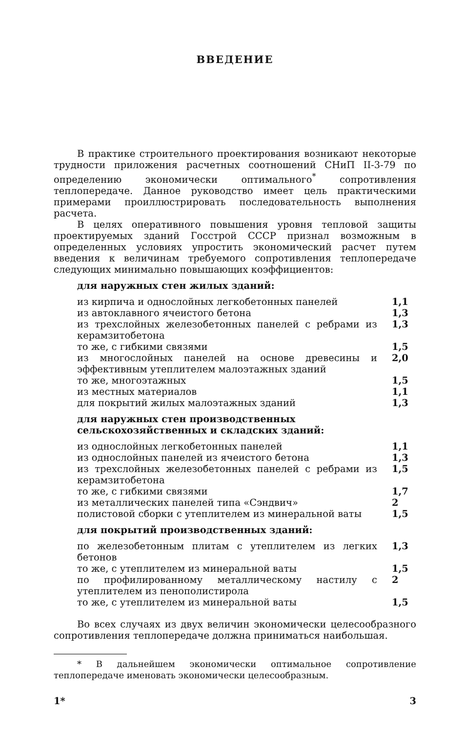ВВЕДЕНИЕ
В практике строительного проектирования возникают некоторые трудности приложения расчетных соотношений СНиП II-3-79 по определению экономически оптимального<sup>*</sup> сопротивления теплопередаче. Данное руководство имеет цель практическими примерами проиллюстрировать последовательность выполнения расчета.
В целях оперативного повышения уровня тепловой защиты проектируемых зданий Госстрой СССР признал возможным в определенных условиях упростить экономический расчет путем введения к величинам требуемого сопротивления теплопередаче следующих минимально повышающих коэффициентов:
для наружных стен жилых зданий:
| из кирпича и однослойных легкобетонных панелей | 1,1 |
| из автоклавного ячеистого бетона | 1,3 |
| из трехслойных железобетонных панелей с ребрами из керамзитобетона | 1,3 |
| то же, с гибкими связями | 1,5 |
| из многослойных панелей на основе древесины и эффективным утеплителем малоэтажных зданий | 2,0 |
| то же, многоэтажных | 1,5 |
| из местных материалов | 1,1 |
| для покрытий жилых малоэтажных зданий | 1,3 |
для наружных стен производственных сельскохозяйственных и складских зданий:
| из однослойных легкобетонных панелей | 1,1 |
| из однослойных панелей из ячеистого бетона | 1,3 |
| из трехслойных железобетонных панелей с ребрами из керамзитобетона | 1,5 |
| то же, с гибкими связями | 1,7 |
| из металлических панелей типа «Сэндвич» | 2 |
| полистовой сборки с утеплителем из минеральной ваты | 1,5 |
для покрытий производственных зданий:
| по железобетонным плитам с утеплителем из легких бетонов | 1,3 |
| то же, с утеплителем из минеральной ваты | 1,5 |
| по профилированному металлическому настилу с утеплителем из пенополистирола | 2 |
| то же, с утеплителем из минеральной ваты | 1,5 |
Во всех случаях из двух величин экономически целесообразного сопротивления теплопередаче должна приниматься наибольшая.
* В дальнейшем экономически оптимальное сопротивление теплопередаче именовать экономически целесообразным.
1* 3